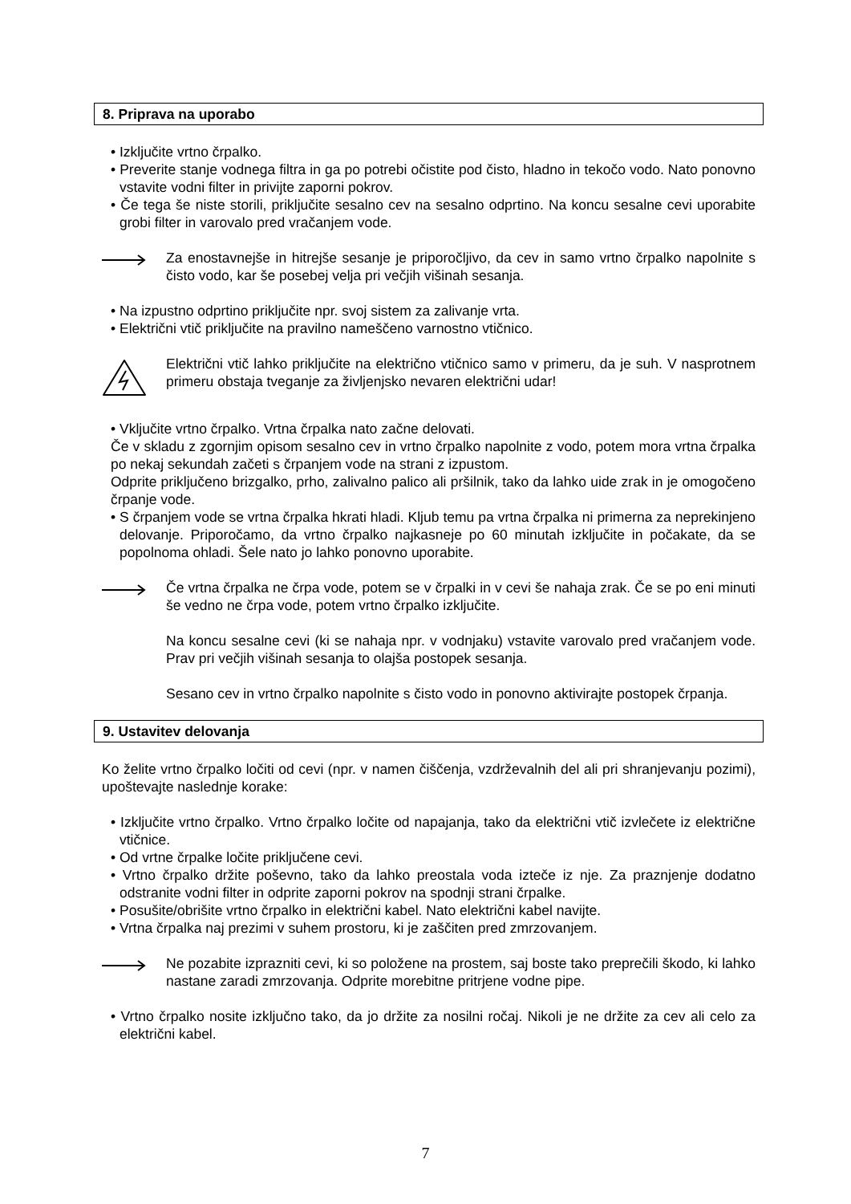8. Priprava na uporabo
• Izključite vrtno črpalko.
• Preverite stanje vodnega filtra in ga po potrebi očistite pod čisto, hladno in tekočo vodo. Nato ponovno vstavite vodni filter in privijte zaporni pokrov.
• Če tega še niste storili, priključite sesalno cev na sesalno odprtino. Na koncu sesalne cevi uporabite grobi filter in varovalo pred vračanjem vode.
Za enostavnejše in hitrejše sesanje je priporočljivo, da cev in samo vrtno črpalko napolnite s čisto vodo, kar še posebej velja pri večjih višinah sesanja.
• Na izpustno odprtino priključite npr. svoj sistem za zalivanje vrta.
• Električni vtič priključite na pravilno nameščeno varnostno vtičnico.
Električni vtič lahko priključite na električno vtičnico samo v primeru, da je suh. V nasprotnem primeru obstaja tveganje za življenjsko nevaren električni udar!
• Vključite vrtno črpalko. Vrtna črpalka nato začne delovati.
Če v skladu z zgornjim opisom sesalno cev in vrtno črpalko napolnite z vodo, potem mora vrtna črpalka po nekaj sekundah začeti s črpanjem vode na strani z izpustom.
Odprite priključeno brizgalko, prho, zalivalno palico ali pršilnik, tako da lahko uide zrak in je omogočeno črpanje vode.
• S črpanjem vode se vrtna črpalka hkrati hladi. Kljub temu pa vrtna črpalka ni primerna za neprekinjeno delovanje. Priporočamo, da vrtno črpalko najkasneje po 60 minutah izključite in počakate, da se popolnoma ohladi. Šele nato jo lahko ponovno uporabite.
Če vrtna črpalka ne črpa vode, potem se v črpalki in v cevi še nahaja zrak. Če se po eni minuti še vedno ne črpa vode, potem vrtno črpalko izključite.
Na koncu sesalne cevi (ki se nahaja npr. v vodnjaku) vstavite varovalo pred vračanjem vode. Prav pri večjih višinah sesanja to olajša postopek sesanja.
Sesano cev in vrtno črpalko napolnite s čisto vodo in ponovno aktivirajte postopek črpanja.
9. Ustavitev delovanja
Ko želite vrtno črpalko ločiti od cevi (npr. v namen čiščenja, vzdrževalnih del ali pri shranjevanju pozimi), upoštevajte naslednje korake:
• Izključite vrtno črpalko. Vrtno črpalko ločite od napajanja, tako da električni vtič izvlečete iz električne vtičnice.
• Od vrtne črpalke ločite priključene cevi.
• Vrtno črpalko držite poševno, tako da lahko preostala voda izteče iz nje. Za praznjenje dodatno odstranite vodni filter in odprite zaporni pokrov na spodnji strani črpalke.
• Posušite/obrišite vrtno črpalko in električni kabel. Nato električni kabel navijte.
• Vrtna črpalka naj prezimi v suhem prostoru, ki je zaščiten pred zmrzovanjem.
Ne pozabite izprazniti cevi, ki so položene na prostem, saj boste tako preprečili škodo, ki lahko nastane zaradi zmrzovanja. Odprite morebitne pritrjene vodne pipe.
• Vrtno črpalko nosite izključno tako, da jo držite za nosilni ročaj. Nikoli je ne držite za cev ali celo za električni kabel.
7